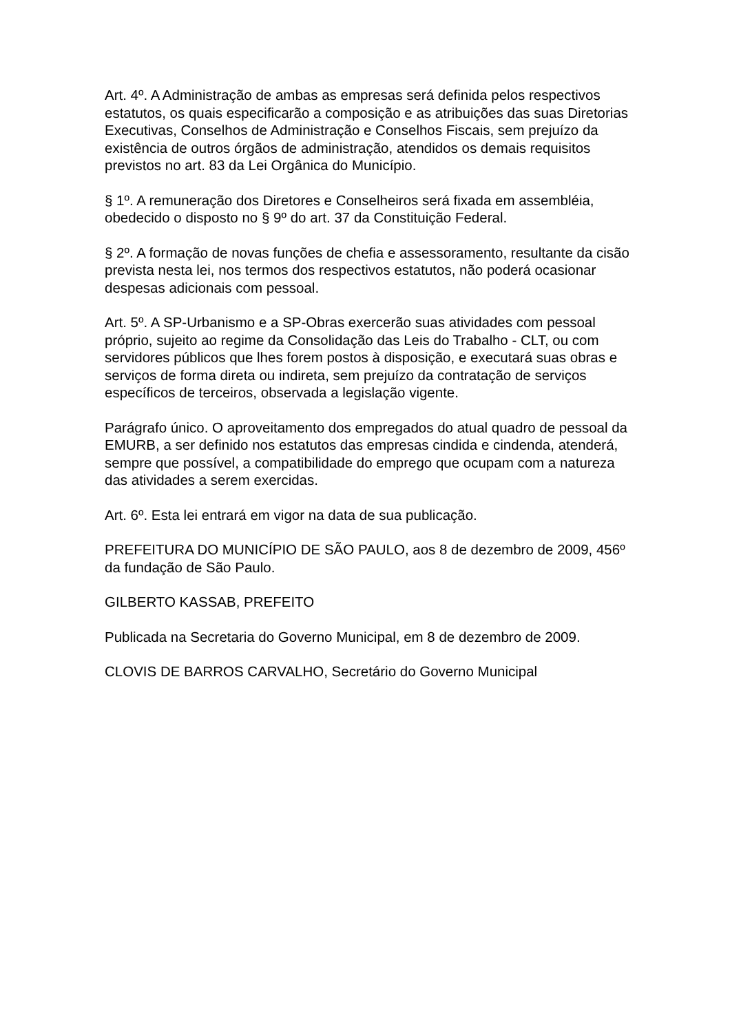Art. 4º. A Administração de ambas as empresas será definida pelos respectivos estatutos, os quais especificarão a composição e as atribuições das suas Diretorias Executivas, Conselhos de Administração e Conselhos Fiscais, sem prejuízo da existência de outros órgãos de administração, atendidos os demais requisitos previstos no art. 83 da Lei Orgânica do Município.
§ 1º. A remuneração dos Diretores e Conselheiros será fixada em assembléia, obedecido o disposto no § 9º do art. 37 da Constituição Federal.
§ 2º. A formação de novas funções de chefia e assessoramento, resultante da cisão prevista nesta lei, nos termos dos respectivos estatutos, não poderá ocasionar despesas adicionais com pessoal.
Art. 5º. A SP-Urbanismo e a SP-Obras exercerão suas atividades com pessoal próprio, sujeito ao regime da Consolidação das Leis do Trabalho - CLT, ou com servidores públicos que lhes forem postos à disposição, e executará suas obras e serviços de forma direta ou indireta, sem prejuízo da contratação de serviços específicos de terceiros, observada a legislação vigente.
Parágrafo único. O aproveitamento dos empregados do atual quadro de pessoal da EMURB, a ser definido nos estatutos das empresas cindida e cindenda, atenderá, sempre que possível, a compatibilidade do emprego que ocupam com a natureza das atividades a serem exercidas.
Art. 6º. Esta lei entrará em vigor na data de sua publicação.
PREFEITURA DO MUNICÍPIO DE SÃO PAULO, aos 8 de dezembro de 2009, 456º da fundação de São Paulo.
GILBERTO KASSAB, PREFEITO
Publicada na Secretaria do Governo Municipal, em 8 de dezembro de 2009.
CLOVIS DE BARROS CARVALHO, Secretário do Governo Municipal